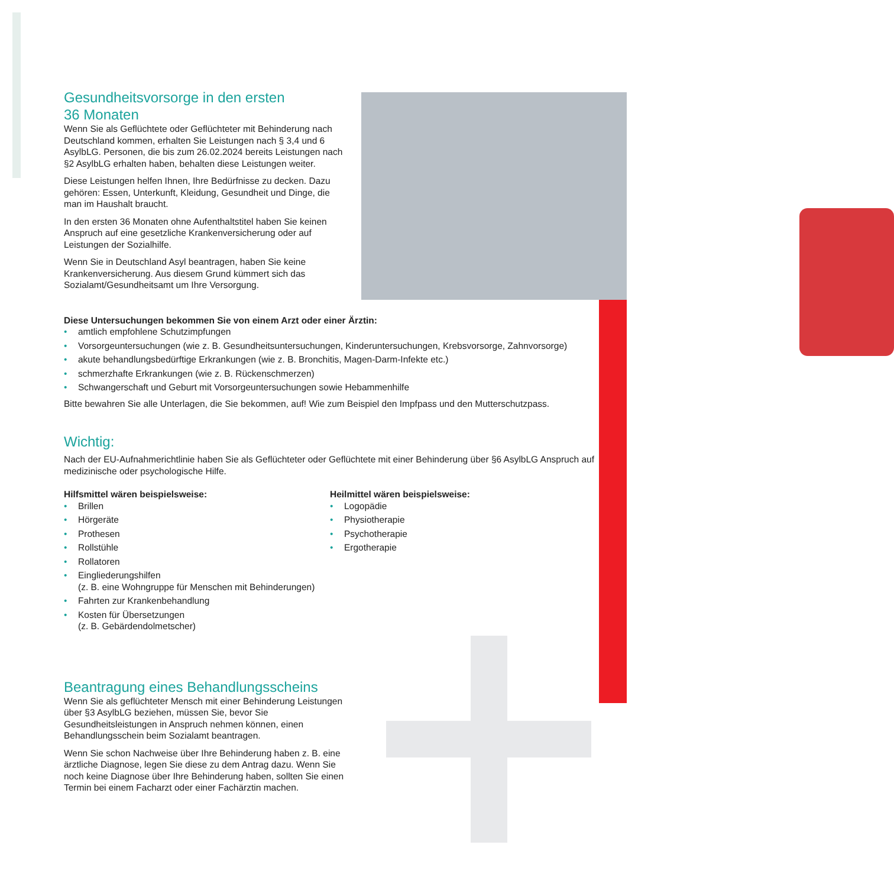Gesundheitsvorsorge in den ersten
36 Monaten
Wenn Sie als Geflüchtete oder Geflüchteter mit Behinderung nach Deutschland kommen, erhalten Sie Leistungen nach § 3,4 und 6 AsylbLG. Personen, die bis zum 26.02.2024 bereits Leistungen nach §2 AsylbLG erhalten haben, behalten diese Leistungen weiter.
Diese Leistungen helfen Ihnen, Ihre Bedürfnisse zu decken. Dazu gehören: Essen, Unterkunft, Kleidung, Gesundheit und Dinge, die man im Haushalt braucht.
In den ersten 36 Monaten ohne Aufenthaltstitel haben Sie keinen Anspruch auf eine gesetzliche Krankenversicherung oder auf Leistungen der Sozialhilfe.
Wenn Sie in Deutschland Asyl beantragen, haben Sie keine Krankenversicherung. Aus diesem Grund kümmert sich das Sozialamt/Gesundheitsamt um Ihre Versorgung.
Diese Untersuchungen bekommen Sie von einem Arzt oder einer Ärztin:
• amtlich empfohlene Schutzimpfungen
• Vorsorgeuntersuchungen (wie z. B. Gesundheitsuntersuchungen, Kinderuntersuchungen, Krebsvorsorge, Zahnvorsorge)
• akute behandlungsbedürftige Erkrankungen (wie z. B. Bronchitis, Magen-Darm-Infekte etc.)
• schmerzhafte Erkrankungen (wie z. B. Rückenschmerzen)
• Schwangerschaft und Geburt mit Vorsorgeuntersuchungen sowie Hebammenhilfe
Bitte bewahren Sie alle Unterlagen, die Sie bekommen, auf! Wie zum Beispiel den Impfpass und den Mutterschutzpass.
Wichtig:
Nach der EU-Aufnahmerichtlinie haben Sie als Geflüchteter oder Geflüchtete mit einer Behinderung über §6 AsylbLG Anspruch auf medizinische oder psychologische Hilfe.
Hilfsmittel wären beispielsweise:
• Brillen
• Hörgeräte
• Prothesen
• Rollstühle
• Rollatoren
• Eingliederungshilfen
(z. B. eine Wohngruppe für Menschen mit Behinderungen)
• Fahrten zur Krankenbehandlung
• Kosten für Übersetzungen
(z. B. Gebärdendolmetscher)
Heilmittel wären beispielsweise:
• Logopädie
• Physiotherapie
• Psychotherapie
• Ergotherapie
Beantragung eines Behandlungsscheins
Wenn Sie als geflüchteter Mensch mit einer Behinderung Leistungen über §3 AsylbLG beziehen, müssen Sie, bevor Sie Gesundheitsleistungen in Anspruch nehmen können, einen Behandlungsschein beim Sozialamt beantragen.
Wenn Sie schon Nachweise über Ihre Behinderung haben z. B. eine ärztliche Diagnose, legen Sie diese zu dem Antrag dazu. Wenn Sie noch keine Diagnose über Ihre Behinderung haben, sollten Sie einen Termin bei einem Facharzt oder einer Fachärztin machen.